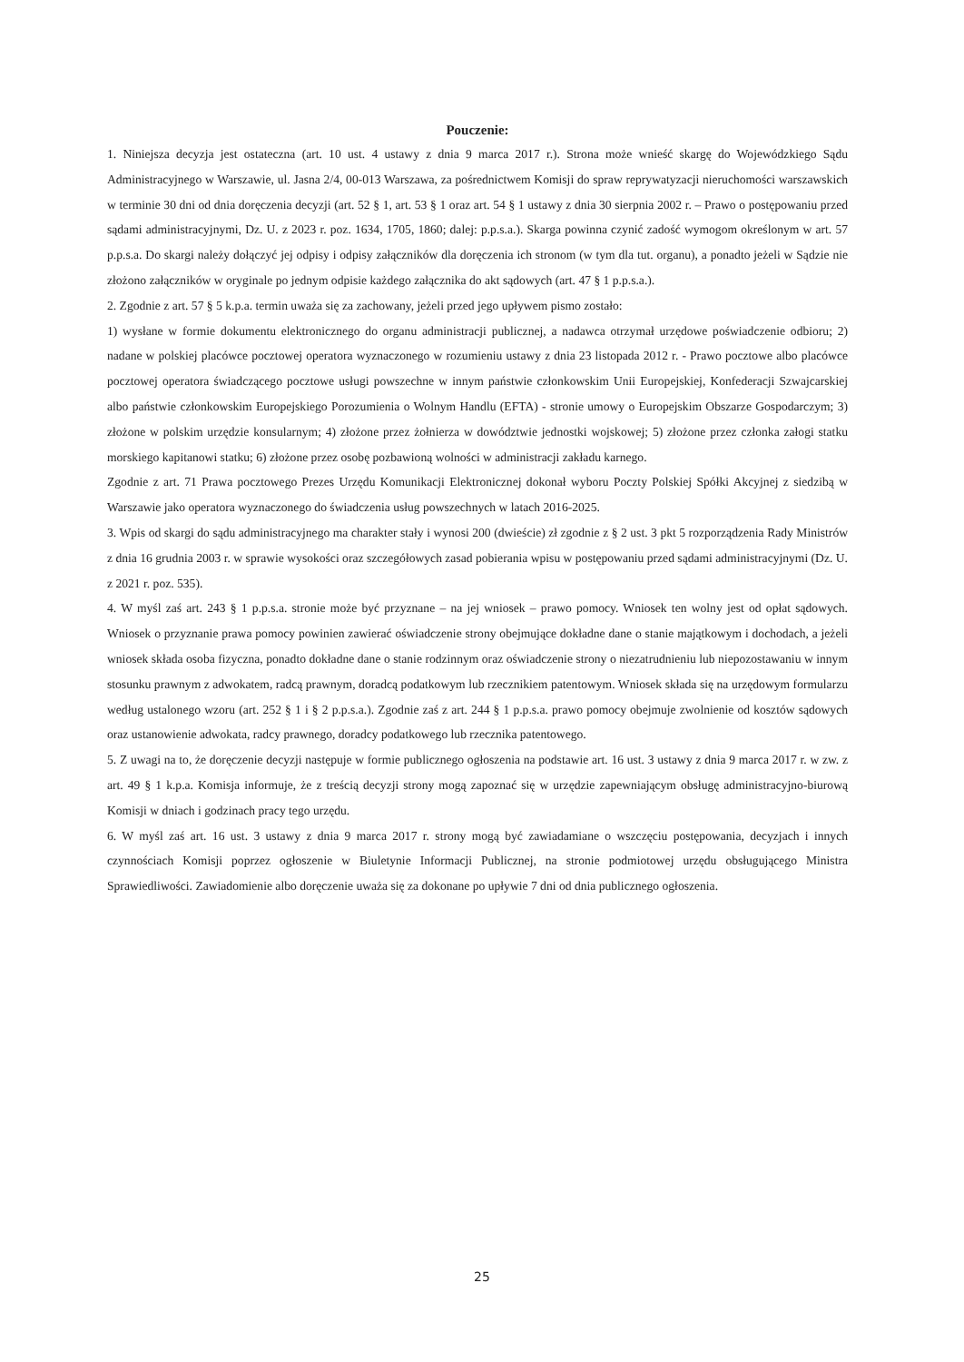Pouczenie:
1. Niniejsza decyzja jest ostateczna (art. 10 ust. 4 ustawy z dnia 9 marca 2017 r.). Strona może wnieść skargę do Wojewódzkiego Sądu Administracyjnego w Warszawie, ul. Jasna 2/4, 00-013 Warszawa, za pośrednictwem Komisji do spraw reprywatyzacji nieruchomości warszawskich w terminie 30 dni od dnia doręczenia decyzji (art. 52 § 1, art. 53 § 1 oraz art. 54 § 1 ustawy z dnia 30 sierpnia 2002 r. – Prawo o postępowaniu przed sądami administracyjnymi, Dz. U. z 2023 r. poz. 1634, 1705, 1860; dalej: p.p.s.a.). Skarga powinna czynić zadość wymogom określonym w art. 57 p.p.s.a. Do skargi należy dołączyć jej odpisy i odpisy załączników dla doręczenia ich stronom (w tym dla tut. organu), a ponadto jeżeli w Sądzie nie złożono załączników w oryginale po jednym odpisie każdego załącznika do akt sądowych (art. 47 § 1 p.p.s.a.).
2. Zgodnie z art. 57 § 5 k.p.a. termin uważa się za zachowany, jeżeli przed jego upływem pismo zostało:
1) wysłane w formie dokumentu elektronicznego do organu administracji publicznej, a nadawca otrzymał urzędowe poświadczenie odbioru; 2) nadane w polskiej placówce pocztowej operatora wyznaczonego w rozumieniu ustawy z dnia 23 listopada 2012 r. - Prawo pocztowe albo placówce pocztowej operatora świadczącego pocztowe usługi powszechne w innym państwie członkowskim Unii Europejskiej, Konfederacji Szwajcarskiej albo państwie członkowskim Europejskiego Porozumienia o Wolnym Handlu (EFTA) - stronie umowy o Europejskim Obszarze Gospodarczym; 3) złożone w polskim urzędzie konsularnym; 4) złożone przez żołnierza w dowództwie jednostki wojskowej; 5) złożone przez członka załogi statku morskiego kapitanowi statku; 6) złożone przez osobę pozbawioną wolności w administracji zakładu karnego.
Zgodnie z art. 71 Prawa pocztowego Prezes Urzędu Komunikacji Elektronicznej dokonał wyboru Poczty Polskiej Spółki Akcyjnej z siedzibą w Warszawie jako operatora wyznaczonego do świadczenia usług powszechnych w latach 2016-2025.
3. Wpis od skargi do sądu administracyjnego ma charakter stały i wynosi 200 (dwieście) zł zgodnie z § 2 ust. 3 pkt 5 rozporządzenia Rady Ministrów z dnia 16 grudnia 2003 r. w sprawie wysokości oraz szczegółowych zasad pobierania wpisu w postępowaniu przed sądami administracyjnymi (Dz. U. z 2021 r. poz. 535).
4. W myśl zaś art. 243 § 1 p.p.s.a. stronie może być przyznane – na jej wniosek – prawo pomocy. Wniosek ten wolny jest od opłat sądowych. Wniosek o przyznanie prawa pomocy powinien zawierać oświadczenie strony obejmujące dokładne dane o stanie majątkowym i dochodach, a jeżeli wniosek składa osoba fizyczna, ponadto dokładne dane o stanie rodzinnym oraz oświadczenie strony o niezatrudnieniu lub niepozostawaniu w innym stosunku prawnym z adwokatem, radcą prawnym, doradcą podatkowym lub rzecznikiem patentowym. Wniosek składa się na urzędowym formularzu według ustalonego wzoru (art. 252 § 1 i § 2 p.p.s.a.). Zgodnie zaś z art. 244 § 1 p.p.s.a. prawo pomocy obejmuje zwolnienie od kosztów sądowych oraz ustanowienie adwokata, radcy prawnego, doradcy podatkowego lub rzecznika patentowego.
5. Z uwagi na to, że doręczenie decyzji następuje w formie publicznego ogłoszenia na podstawie art. 16 ust. 3 ustawy z dnia 9 marca 2017 r. w zw. z art. 49 § 1 k.p.a. Komisja informuje, że z treścią decyzji strony mogą zapoznać się w urzędzie zapewniającym obsługę administracyjno-biurową Komisji w dniach i godzinach pracy tego urzędu.
6. W myśl zaś art. 16 ust. 3 ustawy z dnia 9 marca 2017 r. strony mogą być zawiadamiane o wszczęciu postępowania, decyzjach i innych czynnościach Komisji poprzez ogłoszenie w Biuletynie Informacji Publicznej, na stronie podmiotowej urzędu obsługującego Ministra Sprawiedliwości. Zawiadomienie albo doręczenie uważa się za dokonane po upływie 7 dni od dnia publicznego ogłoszenia.
25